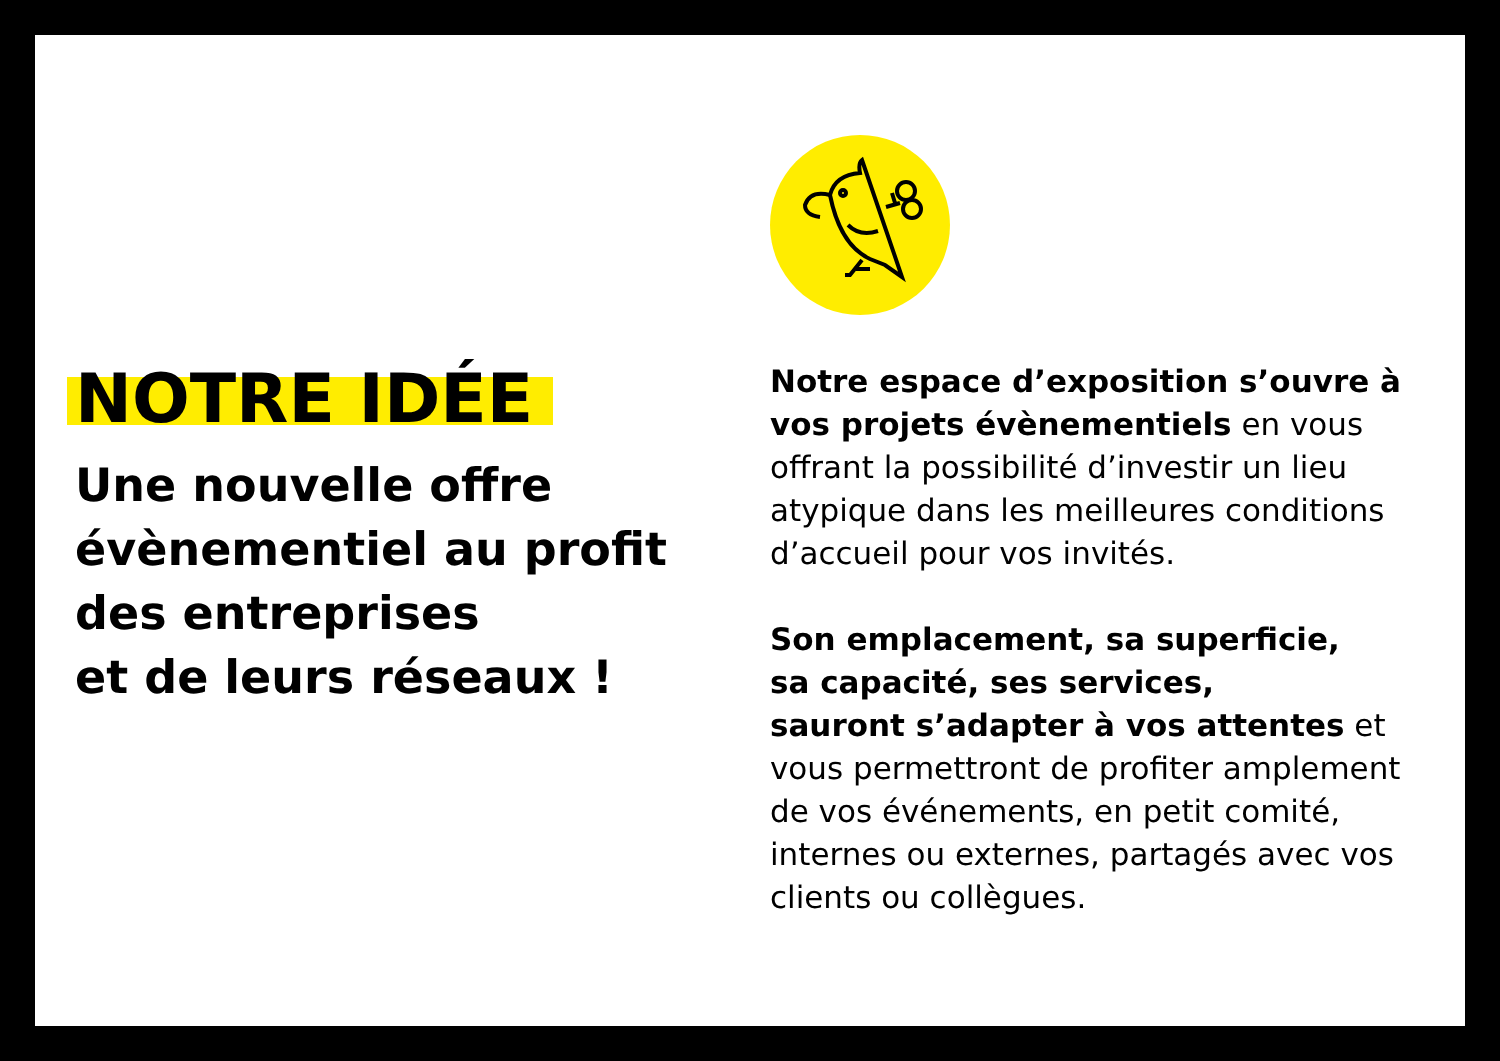NOTRE IDÉE
Une nouvelle offre
évènementiel au profit
des entreprises
et de leurs réseaux !
Notre espace d’exposition s’ouvre à vos projets évènementiels en vous offrant la possibilité d’investir un lieu atypique dans les meilleures conditions d’accueil pour vos invités.
Son emplacement, sa superficie,
sa capacité, ses services,
sauront s’adapter à vos attentes et vous permettront de profiter amplement de vos événements, en petit comité, internes ou externes, partagés avec vos clients ou collègues.